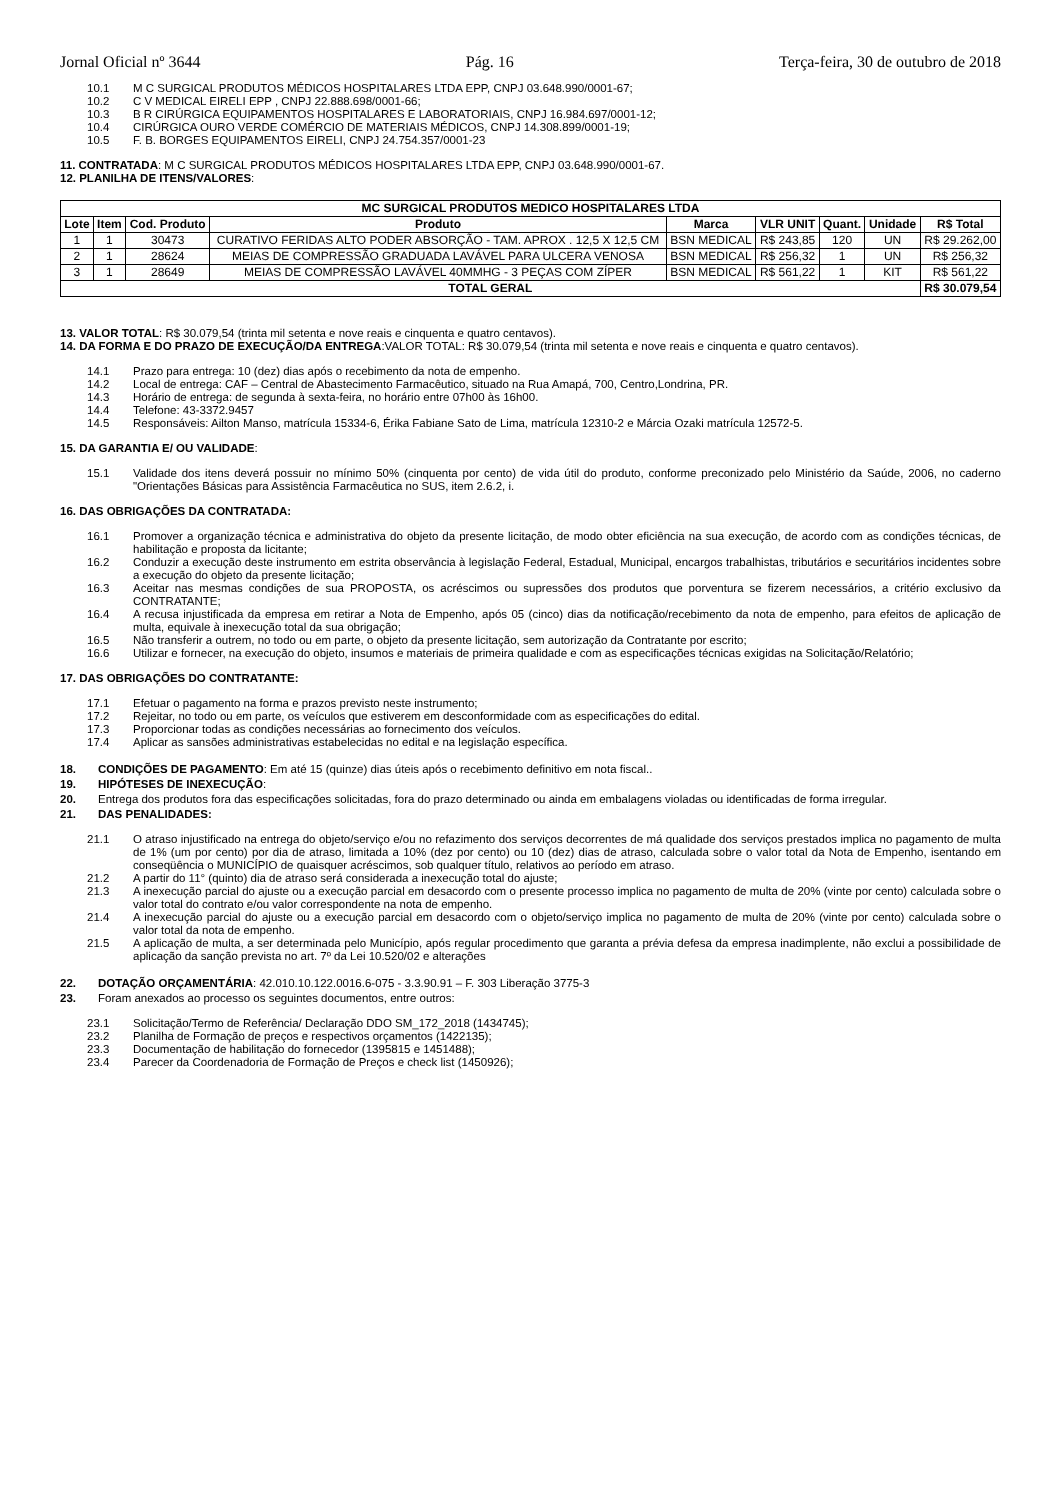Jornal Oficial nº 3644 Pág. 16 Terça-feira, 30 de outubro de 2018
10.1 M C SURGICAL PRODUTOS MÉDICOS HOSPITALARES LTDA EPP, CNPJ 03.648.990/0001-67;
10.2 C V MEDICAL EIRELI EPP , CNPJ 22.888.698/0001-66;
10.3 B R CIRÚRGICA EQUIPAMENTOS HOSPITALARES E LABORATORIAIS, CNPJ 16.984.697/0001-12;
10.4 CIRÚRGICA OURO VERDE COMÉRCIO DE MATERIAIS MÉDICOS, CNPJ 14.308.899/0001-19;
10.5 F. B. BORGES EQUIPAMENTOS EIRELI, CNPJ 24.754.357/0001-23
11. CONTRATADA: M C SURGICAL PRODUTOS MÉDICOS HOSPITALARES LTDA EPP, CNPJ 03.648.990/0001-67.
12. PLANILHA DE ITENS/VALORES:
| MC SURGICAL PRODUTOS MEDICO HOSPITALARES LTDA | | | | | | | | |
| --- | --- | --- | --- | --- | --- | --- | --- | --- |
| Lote | Item | Cod. Produto | Produto | Marca | VLR UNIT | Quant. | Unidade | R$ Total |
| 1 | 1 | 30473 | CURATIVO FERIDAS ALTO PODER ABSORÇÃO - TAM. APROX . 12,5 X 12,5 CM | BSN MEDICAL | R$ 243,85 | 120 | UN | R$ 29.262,00 |
| 2 | 1 | 28624 | MEIAS DE COMPRESSÃO GRADUADA LAVÁVEL PARA ULCERA VENOSA | BSN MEDICAL | R$ 256,32 | 1 | UN | R$ 256,32 |
| 3 | 1 | 28649 | MEIAS DE COMPRESSÃO LAVÁVEL 40MMHG - 3 PEÇAS COM ZÍPER | BSN MEDICAL | R$ 561,22 | 1 | KIT | R$ 561,22 |
| TOTAL GERAL | | | | | | | | R$ 30.079,54 |
13. VALOR TOTAL: R$ 30.079,54 (trinta mil setenta e nove reais e cinquenta e quatro centavos).
14. DA FORMA E DO PRAZO DE EXECUÇÃO/DA ENTREGA:VALOR TOTAL: R$ 30.079,54 (trinta mil setenta e nove reais e cinquenta e quatro centavos).
14.1 Prazo para entrega: 10 (dez) dias após o recebimento da nota de empenho.
14.2 Local de entrega: CAF – Central de Abastecimento Farmacêutico, situado na Rua Amapá, 700, Centro,Londrina, PR.
14.3 Horário de entrega: de segunda à sexta-feira, no horário entre 07h00 às 16h00.
14.4 Telefone: 43-3372.9457
14.5 Responsáveis: Ailton Manso, matrícula 15334-6, Érika Fabiane Sato de Lima, matrícula 12310-2 e Márcia Ozaki matrícula 12572-5.
15. DA GARANTIA E/ OU VALIDADE:
15.1 Validade dos itens deverá possuir no mínimo 50% (cinquenta por cento) de vida útil do produto, conforme preconizado pelo Ministério da Saúde, 2006, no caderno "Orientações Básicas para Assistência Farmacêutica no SUS, item 2.6.2, i.
16. DAS OBRIGAÇÕES DA CONTRATADA:
16.1 Promover a organização técnica e administrativa do objeto da presente licitação, de modo obter eficiência na sua execução, de acordo com as condições técnicas, de habilitação e proposta da licitante;
16.2 Conduzir a execução deste instrumento em estrita observância à legislação Federal, Estadual, Municipal, encargos trabalhistas, tributários e securitários incidentes sobre a execução do objeto da presente licitação;
16.3 Aceitar nas mesmas condições de sua PROPOSTA, os acréscimos ou supressões dos produtos que porventura se fizerem necessários, a critério exclusivo da CONTRATANTE;
16.4 A recusa injustificada da empresa em retirar a Nota de Empenho, após 05 (cinco) dias da notificação/recebimento da nota de empenho, para efeitos de aplicação de multa, equivale à inexecução total da sua obrigação;
16.5 Não transferir a outrem, no todo ou em parte, o objeto da presente licitação, sem autorização da Contratante por escrito;
16.6 Utilizar e fornecer, na execução do objeto, insumos e materiais de primeira qualidade e com as especificações técnicas exigidas na Solicitação/Relatório;
17. DAS OBRIGAÇÕES DO CONTRATANTE:
17.1 Efetuar o pagamento na forma e prazos previsto neste instrumento;
17.2 Rejeitar, no todo ou em parte, os veículos que estiverem em desconformidade com as especificações do edital.
17.3 Proporcionar todas as condições necessárias ao fornecimento dos veículos.
17.4 Aplicar as sansões administrativas estabelecidas no edital e na legislação específica.
18. CONDIÇÕES DE PAGAMENTO: Em até 15 (quinze) dias úteis após o recebimento definitivo em nota fiscal..
19. HIPÓTESES DE INEXECUÇÃO:
20. Entrega dos produtos fora das especificações solicitadas, fora do prazo determinado ou ainda em embalagens violadas ou identificadas de forma irregular.
21. DAS PENALIDADES:
21.1 O atraso injustificado na entrega do objeto/serviço e/ou no refazimento dos serviços decorrentes de má qualidade dos serviços prestados implica no pagamento de multa de 1% (um por cento) por dia de atraso, limitada a 10% (dez por cento) ou 10 (dez) dias de atraso, calculada sobre o valor total da Nota de Empenho, isentando em conseqüência o MUNICÍPIO de quaisquer acréscimos, sob qualquer título, relativos ao período em atraso.
21.2 A partir do 11° (quinto) dia de atraso será considerada a inexecução total do ajuste;
21.3 A inexecução parcial do ajuste ou a execução parcial em desacordo com o presente processo implica no pagamento de multa de 20% (vinte por cento) calculada sobre o valor total do contrato e/ou valor correspondente na nota de empenho.
21.4 A inexecução parcial do ajuste ou a execução parcial em desacordo com o objeto/serviço implica no pagamento de multa de 20% (vinte por cento) calculada sobre o valor total da nota de empenho.
21.5 A aplicação de multa, a ser determinada pelo Município, após regular procedimento que garanta a prévia defesa da empresa inadimplente, não exclui a possibilidade de aplicação da sanção prevista no art. 7º da Lei 10.520/02 e alterações
22. DOTAÇÃO ORÇAMENTÁRIA: 42.010.10.122.0016.6-075 - 3.3.90.91 – F. 303 Liberação 3775-3
23. Foram anexados ao processo os seguintes documentos, entre outros:
23.1 Solicitação/Termo de Referência/ Declaração DDO SM_172_2018 (1434745);
23.2 Planilha de Formação de preços e respectivos orçamentos (1422135);
23.3 Documentação de habilitação do fornecedor (1395815 e 1451488);
23.4 Parecer da Coordenadoria de Formação de Preços e check list (1450926);